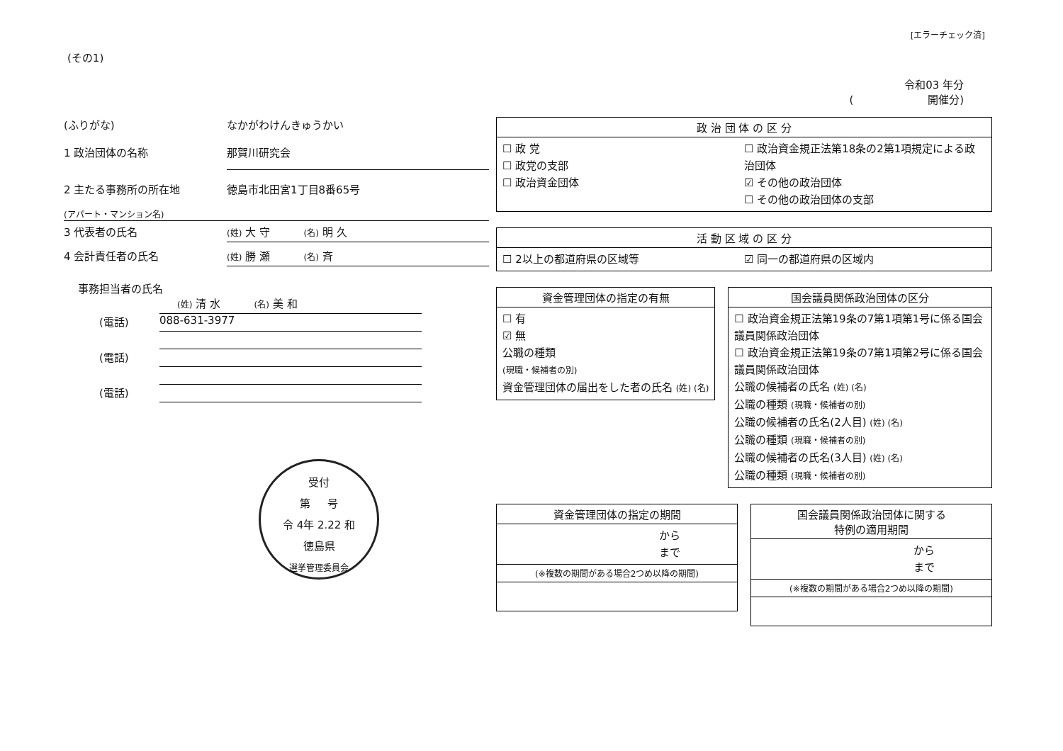[エラーチェック済]
(その1)
令和03 年分
( 開催分)
(ふりがな) なかがわけんきゅうかい
1 政治団体の名称 那賀川研究会
2 主たる事務所の所在地 徳島市北田宮1丁目8番65号
(アパート・マンション名)
3 代表者の氏名 (姓) 大 守 (名) 明 久
4 会計責任者の氏名 (姓) 勝 瀬 (名) 斉
事務担当者の氏名
(姓) 清 水 (名) 美 和
(電話) 088-631-3977
(電話)
(電話)
受付
第 号
令 4年 2.22 和
徳島県
選挙管理委員会
政 治 団 体 の 区 分
☐ 政 党
☐ 政党の支部
☐ 政治資金団体
☐ 政治資金規正法第18条の2第1項規定による政治団体
☑ その他の政治団体
☐ その他の政治団体の支部
活 動 区 域 の 区 分
☐ 2以上の都道府県の区域等 ☑ 同一の都道府県の区域内
資金管理団体の指定の有無
☐ 有
☑ 無
公職の種類
(現職・候補者の別)
資金管理団体の届出をした者の氏名 (姓) (名)
国会議員関係政治団体の区分
☐ 政治資金規正法第19条の7第1項第1号に係る国会議員関係政治団体
☐ 政治資金規正法第19条の7第1項第2号に係る国会議員関係政治団体
公職の候補者の氏名 (姓) (名)
公職の種類 (現職・候補者の別)
公職の候補者の氏名(2人目) (姓) (名)
公職の種類 (現職・候補者の別)
公職の候補者の氏名(3人目) (姓) (名)
公職の種類 (現職・候補者の別)
資金管理団体の指定の期間
から
まで
(※複数の期間がある場合2つめ以降の期間)
国会議員関係政治団体に関する
特例の適用期間
から
まで
(※複数の期間がある場合2つめ以降の期間)